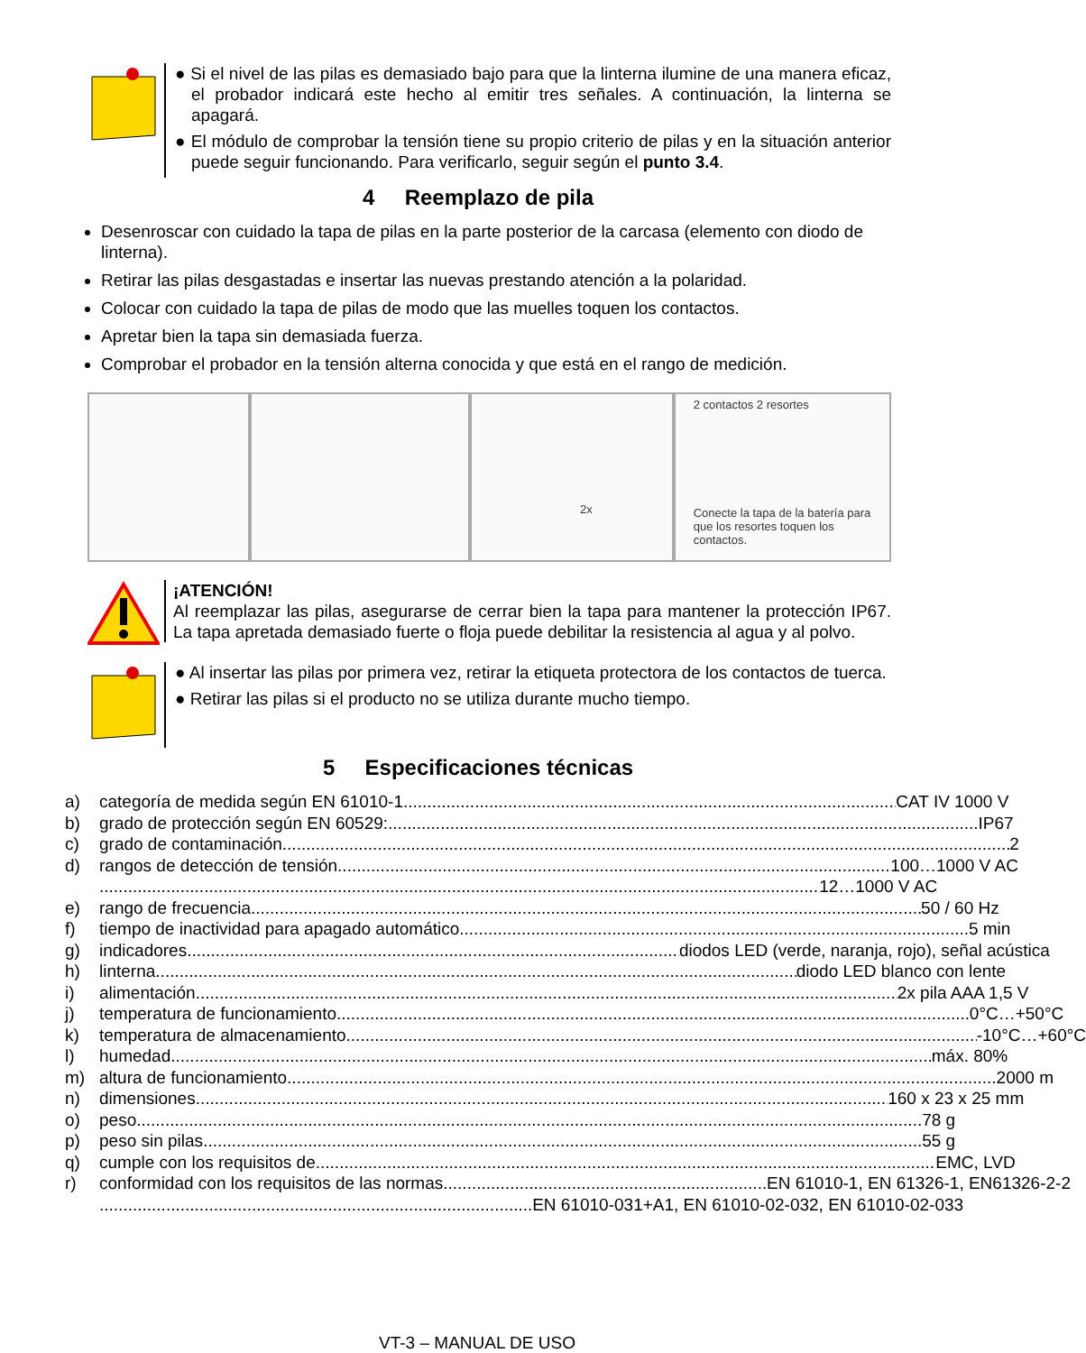● Si el nivel de las pilas es demasiado bajo para que la linterna ilumine de una manera eficaz, el probador indicará este hecho al emitir tres señales. A continuación, la linterna se apagará.
● El módulo de comprobar la tensión tiene su propio criterio de pilas y en la situación anterior puede seguir funcionando. Para verificarlo, seguir según el punto 3.4.
4 Reemplazo de pila
Desenroscar con cuidado la tapa de pilas en la parte posterior de la carcasa (elemento con diodo de linterna).
Retirar las pilas desgastadas e insertar las nuevas prestando atención a la polaridad.
Colocar con cuidado la tapa de pilas de modo que las muelles toquen los contactos.
Apretar bien la tapa sin demasiada fuerza.
Comprobar el probador en la tensión alterna conocida y que está en el rango de medición.
2x
2 contactos 2 resortes
Conecte la tapa de la batería para que los resortes toquen los contactos.
¡ATENCIÓN!
Al reemplazar las pilas, asegurarse de cerrar bien la tapa para mantener la protección IP67. La tapa apretada demasiado fuerte o floja puede debilitar la resistencia al agua y al polvo.
● Al insertar las pilas por primera vez, retirar la etiqueta protectora de los contactos de tuerca.
● Retirar las pilas si el producto no se utiliza durante mucho tiempo.
5 Especificaciones técnicas
a) categoría de medida según EN 61010-1 CAT IV 1000 V
b) grado de protección según EN 60529: IP67
c) grado de contaminación 2
d) rangos de detección de tensión 100…1000 V AC
12…1000 V AC
e) rango de frecuencia 50 / 60 Hz
f) tiempo de inactividad para apagado automático 5 min
g) indicadores diodos LED (verde, naranja, rojo), señal acústica
h) linterna diodo LED blanco con lente
i) alimentación 2x pila AAA 1,5 V
j) temperatura de funcionamiento 0°C…+50°C
k) temperatura de almacenamiento -10°C…+60°C
l) humedad máx. 80%
m) altura de funcionamiento 2000 m
n) dimensiones 160 x 23 x 25 mm
o) peso 78 g
p) peso sin pilas 55 g
q) cumple con los requisitos de EMC, LVD
r) conformidad con los requisitos de las normas EN 61010-1, EN 61326-1, EN61326-2-2
EN 61010-031+A1, EN 61010-02-032, EN 61010-02-033
VT-3 – MANUAL DE USO